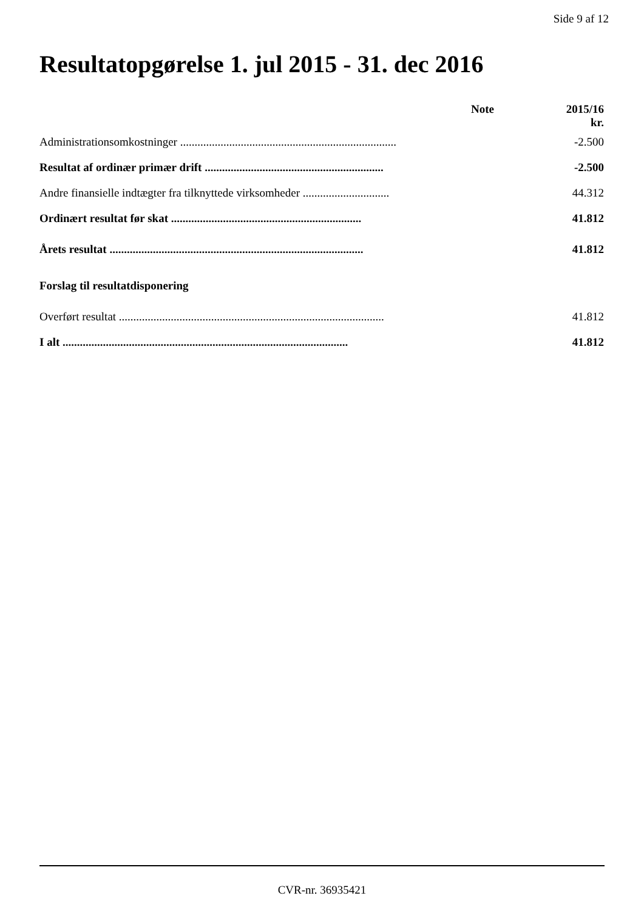Side 9 af 12
Resultatopgørelse 1. jul 2015 - 31. dec 2016
| | Note | 2015/16 kr. |
| --- | --- | --- |
| Administrationsomkostninger ........................................................................... | | -2.500 |
| Resultat af ordinær primær drift .............................................................. | | -2.500 |
| Andre finansielle indtægter fra tilknyttede virksomheder .............................. | | 44.312 |
| Ordinært resultat før skat .................................................................. | | 41.812 |
| Årets resultat ........................................................................................ | | 41.812 |
| Forslag til resultatdisponering | | |
| Overført resultat ............................................................................................ | | 41.812 |
| I alt ................................................................................................... | | 41.812 |
CVR-nr. 36935421